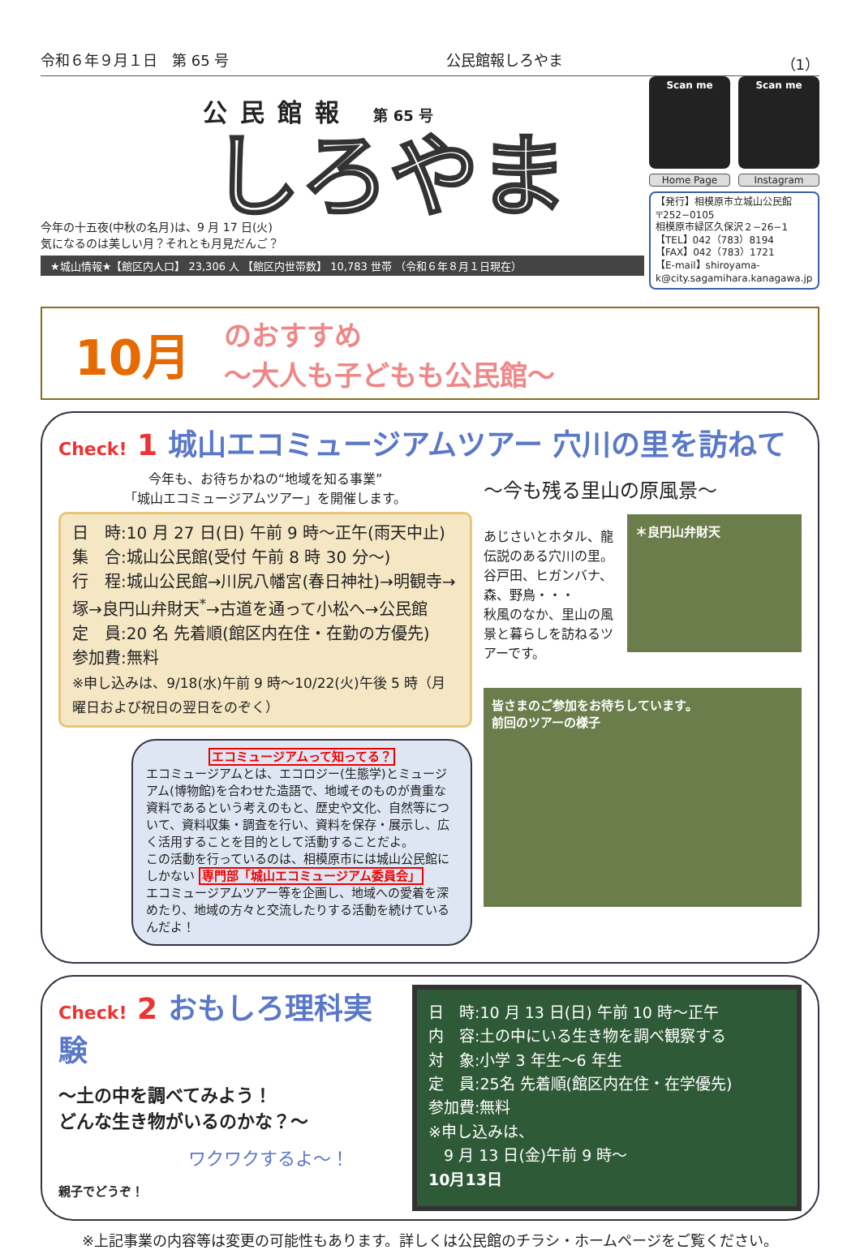令和６年９月１日　第 65 号 公民館報しろやま （1）
公民館報 第 65 号
しろやま
今年の十五夜(中秋の名月)は、9 月 17 日(火)
気になるのは美しい月？それとも月見だんご？
★城山情報★【館区内人口】 23,306 人 【館区内世帯数】 10,783 世帯 （令和６年８月１日現在）
Scan me Scan me
Home Page Instagram
【発行】相模原市立城山公民館
〒252−0105
相模原市緑区久保沢２−26−1
【TEL】042（783）8194
【FAX】042（783）1721
【E-mail】shiroyama-k@city.sagamihara.kanagawa.jp
10月
のおすすめ
～大人も子どもも公民館～
Check! 1 城山エコミュージアムツアー 穴川の里を訪ねて
今年も、お待ちかねの“地域を知る事業”
「城山エコミュージアムツアー」を開催します。
日　時:10 月 27 日(日) 午前 9 時～正午(雨天中止)
集　合:城山公民館(受付 午前 8 時 30 分～)
行　程:城山公民館→川尻八幡宮(春日神社)→明観寺→塚→良円山弁財天<sup>*</sup>→古道を通って小松へ→公民館
定　員:20 名 先着順(館区内在住・在勤の方優先)
参加費:無料
※申し込みは、9/18(水)午前 9 時～10/22(火)午後 5 時（月曜日および祝日の翌日をのぞく）
エコミュージアムって知ってる？
エコミュージアムとは、エコロジー(生態学)とミュージアム(博物館)を合わせた造語で、地域そのものが貴重な資料であるという考えのもと、歴史や文化、自然等について、資料収集・調査を行い、資料を保存・展示し、広く活用することを目的として活動することだよ。
この活動を行っているのは、相模原市には城山公民館にしかない 専門部「城山エコミュージアム委員会」
エコミュージアムツアー等を企画し、地域への愛着を深めたり、地域の方々と交流したりする活動を続けているんだよ！
～今も残る里山の原風景～
あじさいとホタル、龍伝説のある穴川の里。谷戸田、ヒガンバナ、森、野鳥・・・
秋風のなか、里山の風景と暮らしを訪ねるツアーです。
＊良円山弁財天
皆さまのご参加をお待ちしています。
前回のツアーの様子
Check! 2 おもしろ理科実験
～土の中を調べてみよう！
どんな生き物がいるのかな？～
ワクワクするよ～！
親子でどうぞ！
日　時:10 月 13 日(日) 午前 10 時～正午
内　容:土の中にいる生き物を調べ観察する
対　象:小学 3 年生～6 年生
定　員:25名 先着順(館区内在住・在学優先)
参加費:無料
※申し込みは、
　9 月 13 日(金)午前 9 時～
10月13日
※上記事業の内容等は変更の可能性もあります。詳しくは公民館のチラシ・ホームページをご覧ください。